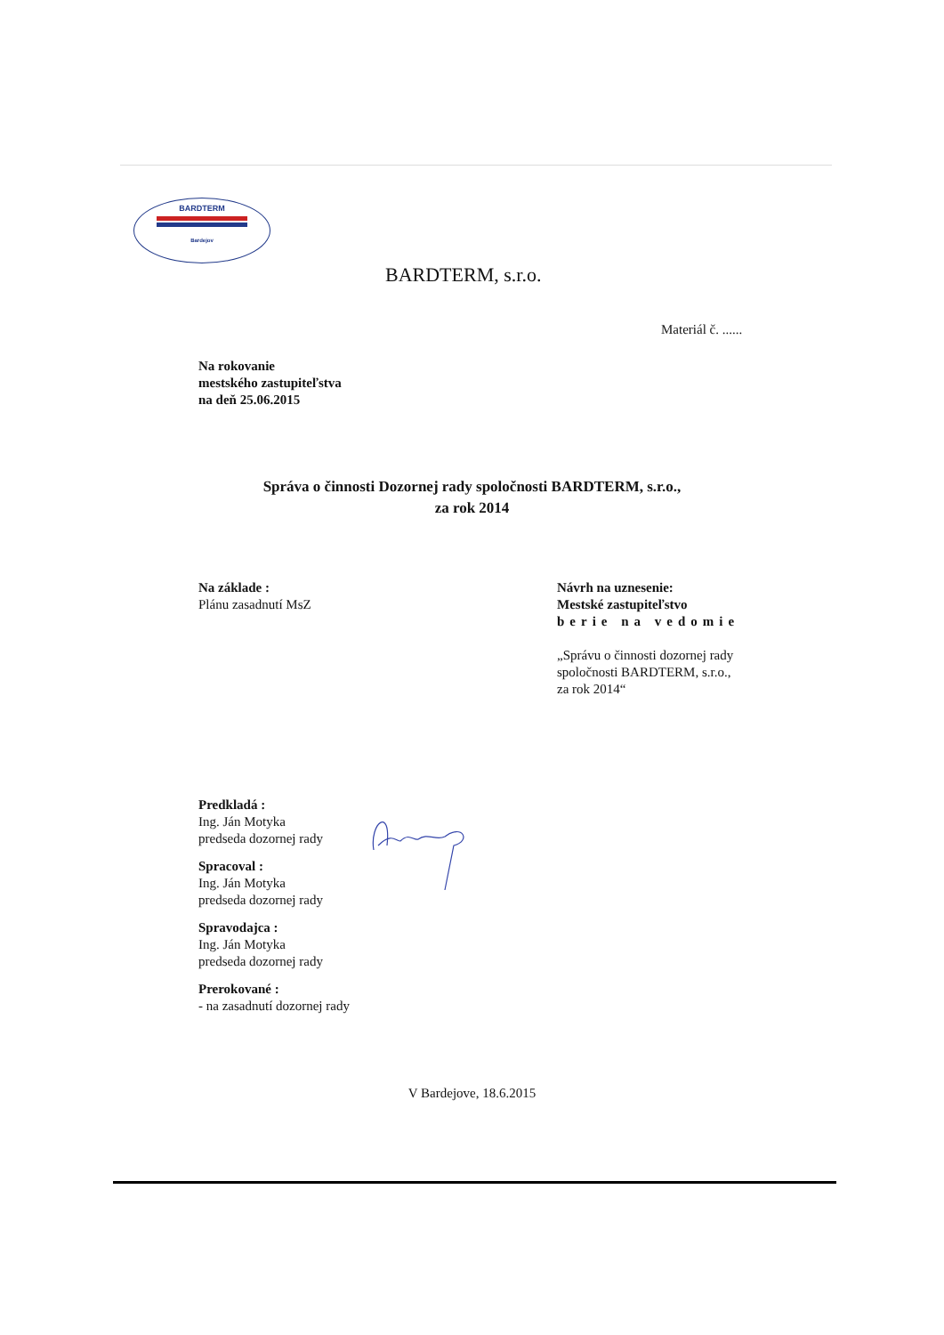BARDTERM
Bardejov
BARDTERM, s.r.o.
Materiál č. ......
Na rokovanie
mestského zastupiteľstva
na deň 25.06.2015
Správa o činnosti Dozornej rady spoločnosti BARDTERM, s.r.o.,
za rok 2014
Na základe :
Plánu zasadnutí MsZ
Návrh na uznesenie:
Mestské zastupiteľstvo
berie na vedomie
„Správu o činnosti dozornej rady
spoločnosti BARDTERM, s.r.o.,
za rok 2014“
Predkladá :
Ing. Ján Motyka
predseda dozornej rady
Spracoval :
Ing. Ján Motyka
predseda dozornej rady
Spravodajca :
Ing. Ján Motyka
predseda dozornej rady
Prerokované :
- na zasadnutí dozornej rady
V Bardejove, 18.6.2015